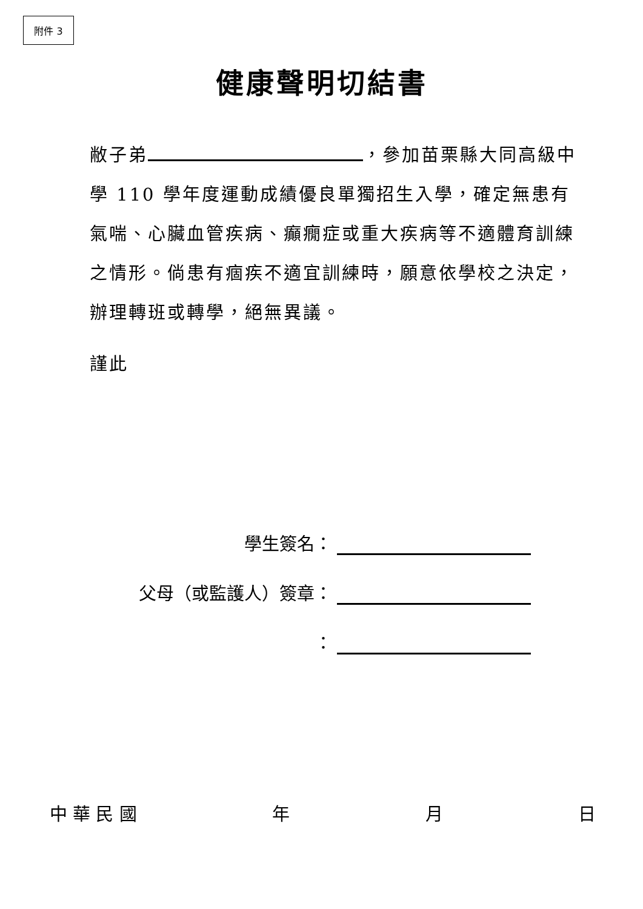附件 3
健康聲明切結書
敝子弟 ，參加苗栗縣大同高級中學 110 學年度運動成績優良單獨招生入學，確定無患有氣喘、心臟血管疾病、癲癇症或重大疾病等不適體育訓練之情形。倘患有痼疾不適宜訓練時，願意依學校之決定，辦理轉班或轉學，絕無異議。
謹此
學生簽名：
父母（或監護人）簽章：
：
中 華 民 國 年 月 日